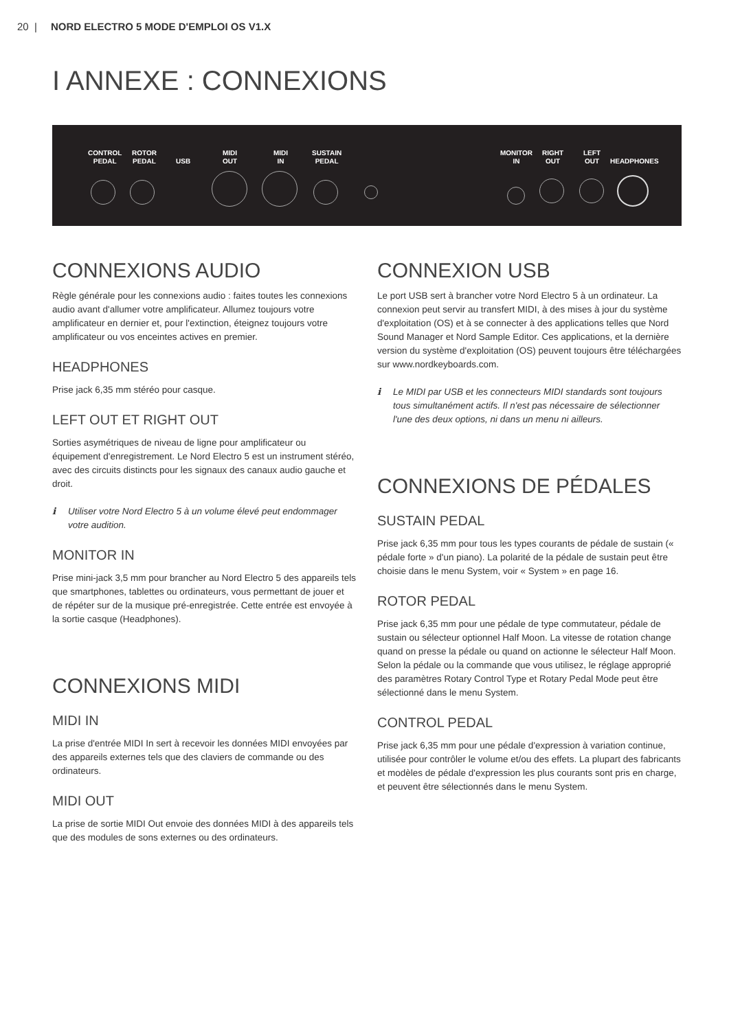20 | NORD ELECTRO 5 MODE D'EMPLOI OS V1.X
I ANNEXE : CONNEXIONS
CONTROL
PEDAL
ROTOR
PEDAL
USB
MIDI
OUT
MIDI
IN
SUSTAIN
PEDAL
MONITOR
IN
RIGHT
OUT
LEFT
OUT
HEADPHONES
CONNEXIONS AUDIO
Règle générale pour les connexions audio : faites toutes les connexions audio avant d'allumer votre amplificateur. Allumez toujours votre amplificateur en dernier et, pour l'extinction, éteignez toujours votre amplificateur ou vos enceintes actives en premier.
HEADPHONES
Prise jack 6,35 mm stéréo pour casque.
LEFT OUT ET RIGHT OUT
Sorties asymétriques de niveau de ligne pour amplificateur ou équipement d'enregistrement. Le Nord Electro 5 est un instrument stéréo, avec des circuits distincts pour les signaux des canaux audio gauche et droit.
ℹ Utiliser votre Nord Electro 5 à un volume élevé peut endommager votre audition.
MONITOR IN
Prise mini-jack 3,5 mm pour brancher au Nord Electro 5 des appareils tels que smartphones, tablettes ou ordinateurs, vous permettant de jouer et de répéter sur de la musique pré-enregistrée. Cette entrée est envoyée à la sortie casque (Headphones).
CONNEXIONS MIDI
MIDI IN
La prise d'entrée MIDI In sert à recevoir les données MIDI envoyées par des appareils externes tels que des claviers de commande ou des ordinateurs.
MIDI OUT
La prise de sortie MIDI Out envoie des données MIDI à des appareils tels que des modules de sons externes ou des ordinateurs.
CONNEXION USB
Le port USB sert à brancher votre Nord Electro 5 à un ordinateur. La connexion peut servir au transfert MIDI, à des mises à jour du système d'exploitation (OS) et à se connecter à des applications telles que Nord Sound Manager et Nord Sample Editor. Ces applications, et la dernière version du système d'exploitation (OS) peuvent toujours être téléchargées sur www.nordkeyboards.com.
ℹ Le MIDI par USB et les connecteurs MIDI standards sont toujours tous simultanément actifs. Il n'est pas nécessaire de sélectionner l'une des deux options, ni dans un menu ni ailleurs.
CONNEXIONS DE PÉDALES
SUSTAIN PEDAL
Prise jack 6,35 mm pour tous les types courants de pédale de sustain (« pédale forte » d'un piano). La polarité de la pédale de sustain peut être choisie dans le menu System, voir « System » en page 16.
ROTOR PEDAL
Prise jack 6,35 mm pour une pédale de type commutateur, pédale de sustain ou sélecteur optionnel Half Moon. La vitesse de rotation change quand on presse la pédale ou quand on actionne le sélecteur Half Moon. Selon la pédale ou la commande que vous utilisez, le réglage approprié des paramètres Rotary Control Type et Rotary Pedal Mode peut être sélectionné dans le menu System.
CONTROL PEDAL
Prise jack 6,35 mm pour une pédale d'expression à variation continue, utilisée pour contrôler le volume et/ou des effets. La plupart des fabricants et modèles de pédale d'expression les plus courants sont pris en charge, et peuvent être sélectionnés dans le menu System.